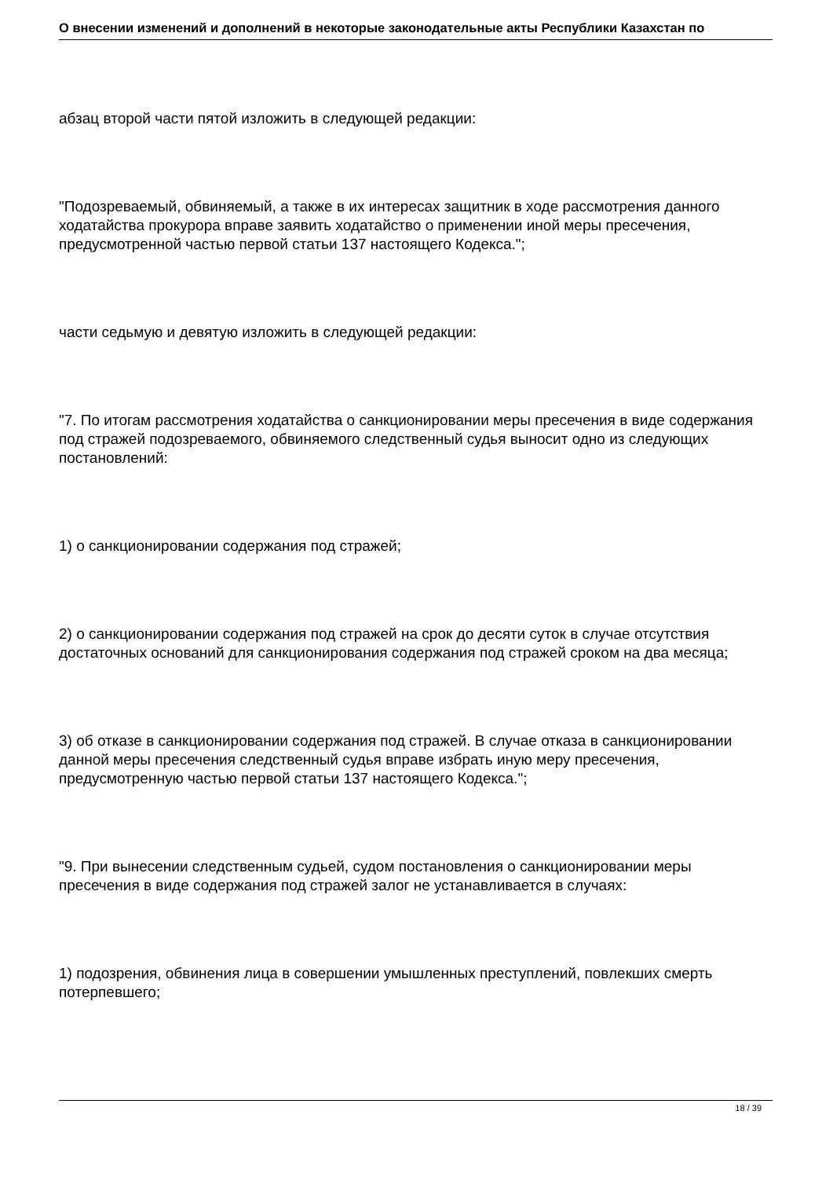О внесении изменений и дополнений в некоторые законодательные акты Республики Казахстан по
абзац второй части пятой изложить в следующей редакции:
"Подозреваемый, обвиняемый, а также в их интересах защитник в ходе рассмотрения данного ходатайства прокурора вправе заявить ходатайство о применении иной меры пресечения, предусмотренной частью первой статьи 137 настоящего Кодекса.";
части седьмую и девятую изложить в следующей редакции:
"7. По итогам рассмотрения ходатайства о санкционировании меры пресечения в виде содержания под стражей подозреваемого, обвиняемого следственный судья выносит одно из следующих постановлений:
1) о санкционировании содержания под стражей;
2) о санкционировании содержания под стражей на срок до десяти суток в случае отсутствия достаточных оснований для санкционирования содержания под стражей сроком на два месяца;
3) об отказе в санкционировании содержания под стражей. В случае отказа в санкционировании данной меры пресечения следственный судья вправе избрать иную меру пресечения, предусмотренную частью первой статьи 137 настоящего Кодекса.";
"9. При вынесении следственным судьей, судом постановления о санкционировании меры пресечения в виде содержания под стражей залог не устанавливается в случаях:
1) подозрения, обвинения лица в совершении умышленных преступлений, повлекших смерть потерпевшего;
18 / 39